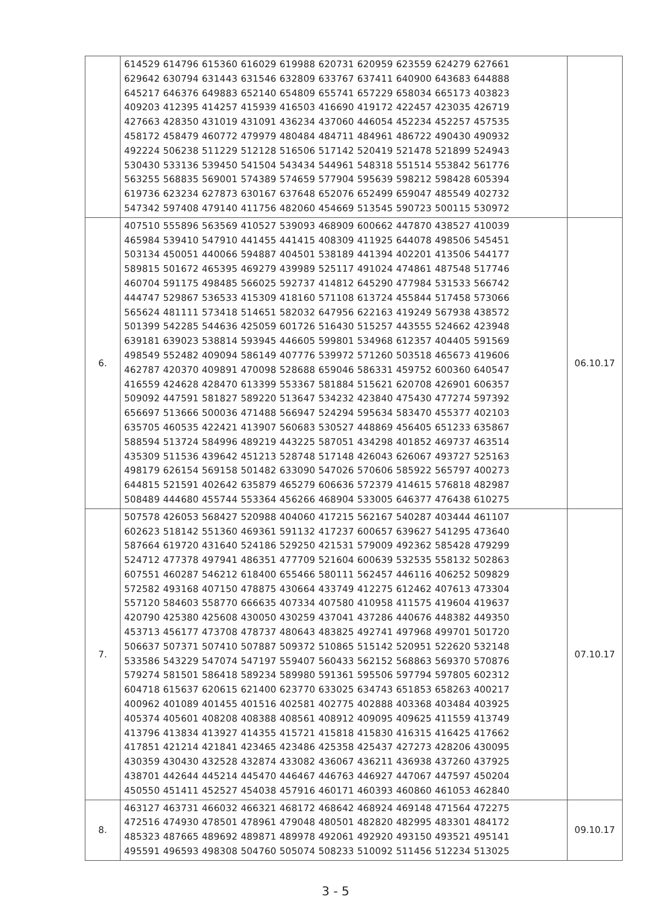| | 614529 614796 615360 616029 619988 620731 620959 623559 624279 627661 629642 630794 631443 631546 632809 633767 637411 640900 643683 644888 645217 646376 649883 652140 654809 655741 657229 658034 665173 403823 409203 412395 414257 415939 416503 416690 419172 422457 423035 426719 427663 428350 431019 431091 436234 437060 446054 452234 452257 457535 458172 458479 460772 479979 480484 484711 484961 486722 490430 490932 492224 506238 511229 512128 516506 517142 520419 521478 521899 524943 530430 533136 539450 541504 543434 544961 548318 551514 553842 561776 563255 568835 569001 574389 574659 577904 595639 598212 598428 605394 619736 623234 627873 630167 637648 652076 652499 659047 485549 402732 547342 597408 479140 411756 482060 454669 513545 590723 500115 530972 | |
| 6. | 407510 555896 563569 410527 539093 468909 600662 447870 438527 410039 465984 539410 547910 441455 441415 408309 411925 644078 498506 545451 503134 450051 440066 594887 404501 538189 441394 402201 413506 544177 589815 501672 465395 469279 439989 525117 491024 474861 487548 517746 460704 591175 498485 566025 592737 414812 645290 477984 531533 566742 444747 529867 536533 415309 418160 571108 613724 455844 517458 573066 565624 481111 573418 514651 582032 647956 622163 419249 567938 438572 501399 542285 544636 425059 601726 516430 515257 443555 524662 423948 639181 639023 538814 593945 446605 599801 534968 612357 404405 591569 498549 552482 409094 586149 407776 539972 571260 503518 465673 419606 462787 420370 409891 470098 528688 659046 586331 459752 600360 640547 416559 424628 428470 613399 553367 581884 515621 620708 426901 606357 509092 447591 581827 589220 513647 534232 423840 475430 477274 597392 656697 513666 500036 471488 566947 524294 595634 583470 455377 402103 635705 460535 422421 413907 560683 530527 448869 456405 651233 635867 588594 513724 584996 489219 443225 587051 434298 401852 469737 463514 435309 511536 439642 451213 528748 517148 426043 626067 493727 525163 498179 626154 569158 501482 633090 547026 570606 585922 565797 400273 644815 521591 402642 635879 465279 606636 572379 414615 576818 482987 508489 444680 455744 553364 456266 468904 533005 646377 476438 610275 | 06.10.17 |
| 7. | 507578 426053 568427 520988 404060 417215 562167 540287 403444 461107 602623 518142 551360 469361 591132 417237 600657 639627 541295 473640 587664 619720 431640 524186 529250 421531 579009 492362 585428 479299 524712 477378 497941 486351 477709 521604 600639 532535 558132 502863 607551 460287 546212 618400 655466 580111 562457 446116 406252 509829 572582 493168 407150 478875 430664 433749 412275 612462 407613 473304 557120 584603 558770 666635 407334 407580 410958 411575 419604 419637 420790 425380 425608 430050 430259 437041 437286 440676 448382 449350 453713 456177 473708 478737 480643 483825 492741 497968 499701 501720 506637 507371 507410 507887 509372 510865 515142 520951 522620 532148 533586 543229 547074 547197 559407 560433 562152 568863 569370 570876 579274 581501 586418 589234 589980 591361 595506 597794 597805 602312 604718 615637 620615 621400 623770 633025 634743 651853 658263 400217 400962 401089 401455 401516 402581 402775 402888 403368 403484 403925 405374 405601 408208 408388 408561 408912 409095 409625 411559 413749 413796 413834 413927 414355 415721 415818 415830 416315 416425 417662 417851 421214 421841 423465 423486 425358 425437 427273 428206 430095 430359 430430 432528 432874 433082 436067 436211 436938 437260 437925 438701 442644 445214 445470 446467 446763 446927 447067 447597 450204 450550 451411 452527 454038 457916 460171 460393 460860 461053 462840 | 07.10.17 |
| 8. | 463127 463731 466032 466321 468172 468642 468924 469148 471564 472275 472516 474930 478501 478961 479048 480501 482820 482995 483301 484172 485323 487665 489692 489871 489978 492061 492920 493150 493521 495141 495591 496593 498308 504760 505074 508233 510092 511456 512234 513025 | 09.10.17 |
3 - 5